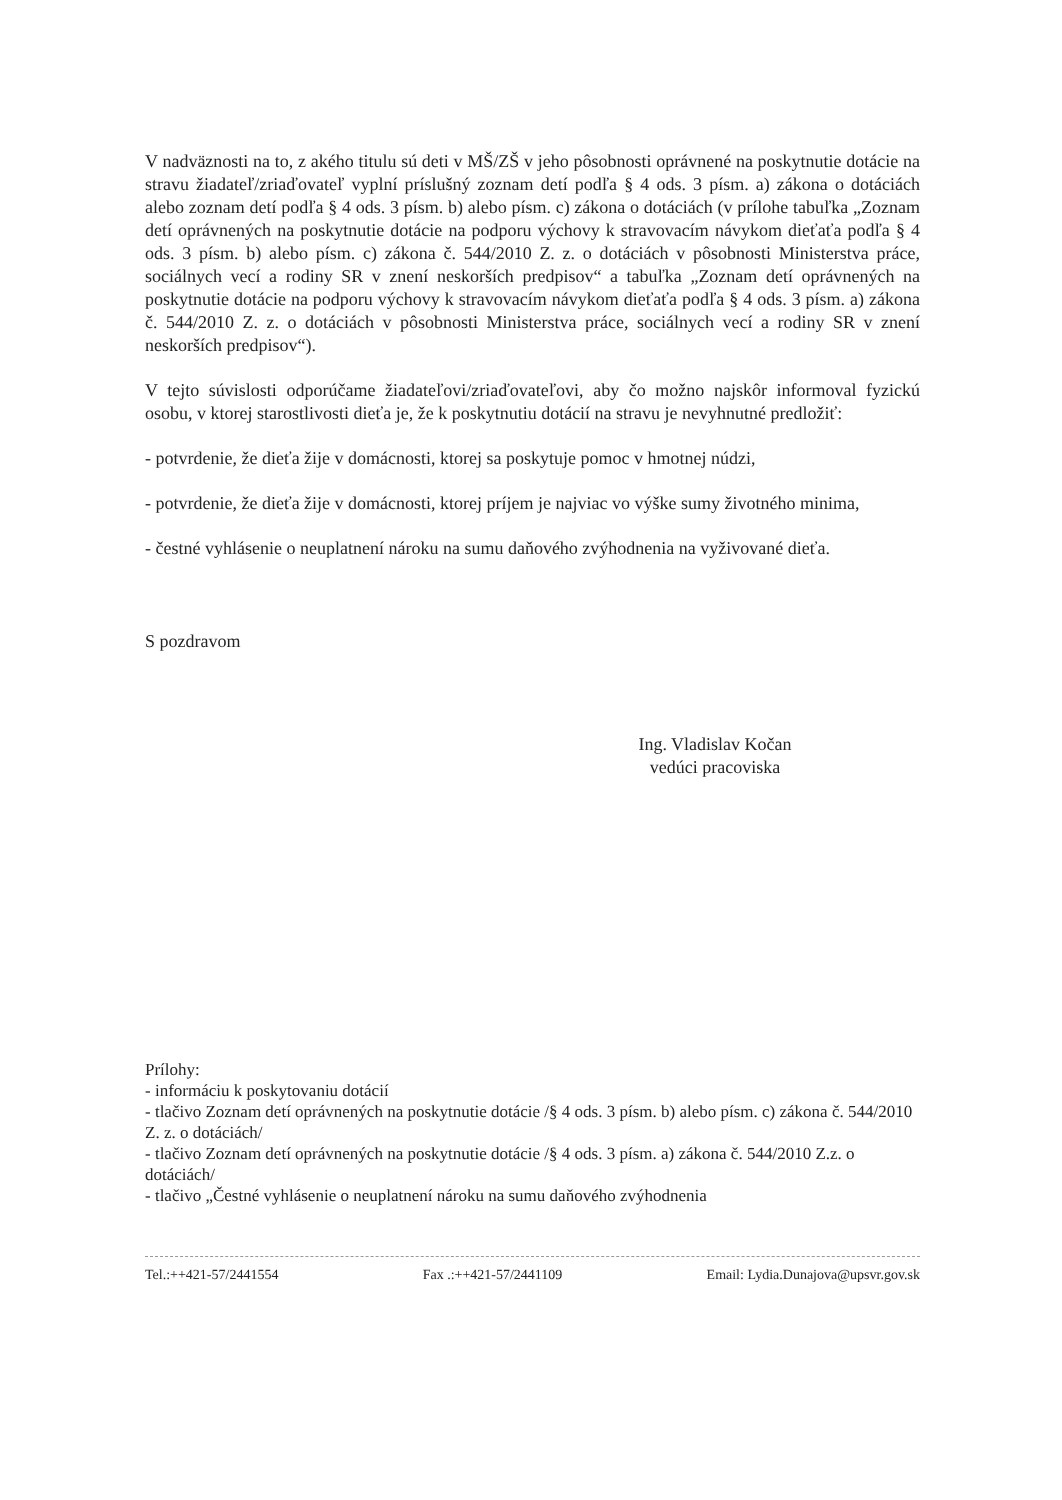V nadväznosti na to, z akého titulu sú deti v MŠ/ZŠ v jeho pôsobnosti oprávnené na poskytnutie dotácie na stravu žiadateľ/zriaďovateľ vyplní príslušný zoznam detí podľa § 4 ods. 3 písm. a) zákona o dotáciách alebo zoznam detí podľa § 4 ods. 3 písm. b) alebo písm. c) zákona o dotáciách (v prílohe tabuľka „Zoznam detí oprávnených na poskytnutie dotácie na podporu výchovy k stravovacím návykom dieťaťa podľa § 4 ods. 3 písm. b) alebo písm. c) zákona č. 544/2010 Z. z. o dotáciách v pôsobnosti Ministerstva práce, sociálnych vecí a rodiny SR v znení neskorších predpisov“ a tabuľka „Zoznam detí oprávnených na poskytnutie dotácie na podporu výchovy k stravovacím návykom dieťaťa podľa § 4 ods. 3 písm. a) zákona č. 544/2010 Z. z. o dotáciách v pôsobnosti Ministerstva práce, sociálnych vecí a rodiny SR v znení neskorších predpisov“).
V tejto súvislosti odporúčame žiadateľovi/zriaďovateľovi, aby čo možno najskôr informoval fyzickú osobu, v ktorej starostlivosti dieťa je, že k poskytnutiu dotácií na stravu je nevyhnutné predložiť:
- potvrdenie, že dieťa žije v domácnosti, ktorej sa poskytuje pomoc v hmotnej núdzi,
- potvrdenie, že dieťa žije v domácnosti, ktorej príjem je najviac vo výške sumy životného minima,
- čestné vyhlásenie o neuplatnení nároku na sumu daňového zvýhodnenia na vyživované dieťa.
S pozdravom
Ing. Vladislav Kočan
vedúci pracoviska
Prílohy:
- informáciu k poskytovaniu dotácií
- tlačivo Zoznam detí oprávnených na poskytnutie dotácie /§ 4 ods. 3 písm. b) alebo písm. c) zákona č. 544/2010 Z. z. o dotáciách/
- tlačivo Zoznam detí oprávnených na poskytnutie dotácie /§ 4 ods. 3 písm. a) zákona č. 544/2010 Z.z. o dotáciách/
- tlačivo „Čestné vyhlásenie o neuplatnení nároku na sumu daňového zvýhodnenia
Tel.:++421-57/2441554 Fax .:++421-57/2441109 Email: Lydia.Dunajova@upsvr.gov.sk